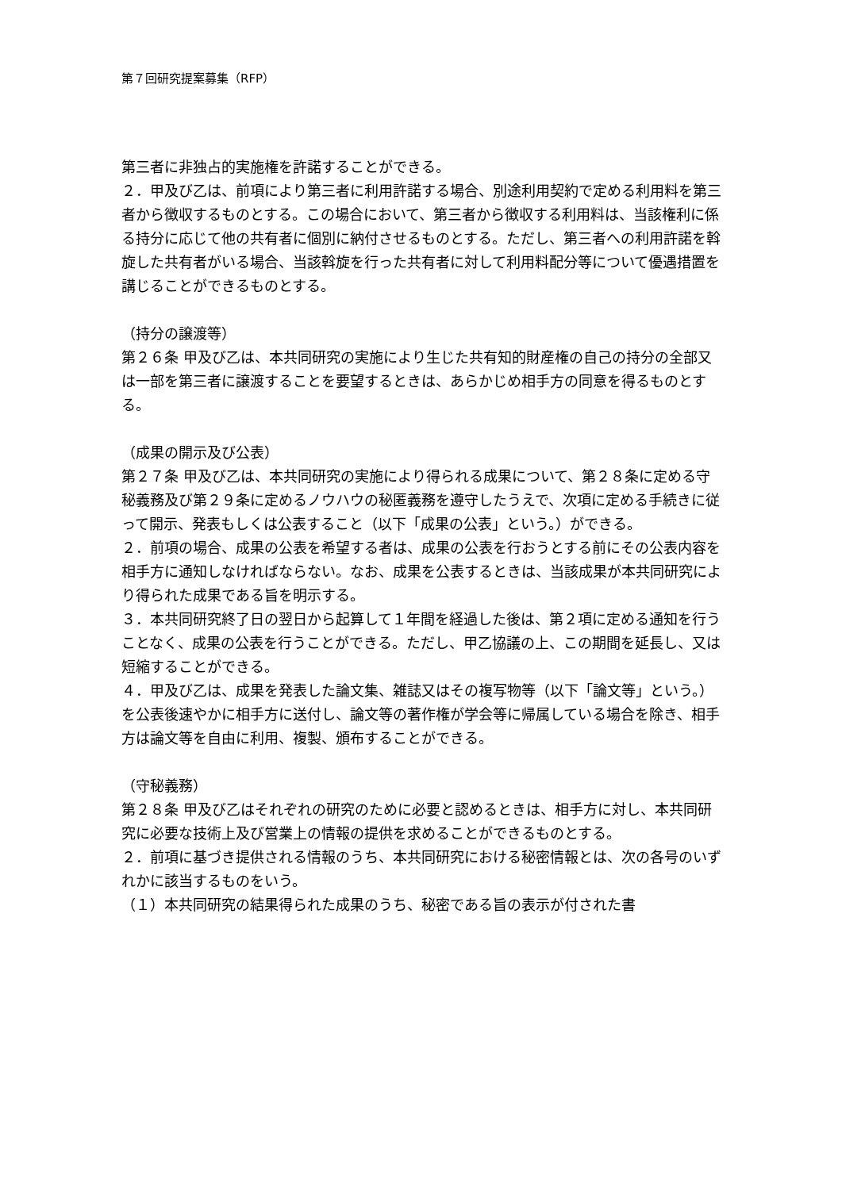第７回研究提案募集（RFP）
第三者に非独占的実施権を許諾することができる。
２．甲及び乙は、前項により第三者に利用許諾する場合、別途利用契約で定める利用料を第三者から徴収するものとする。この場合において、第三者から徴収する利用料は、当該権利に係る持分に応じて他の共有者に個別に納付させるものとする。ただし、第三者への利用許諾を斡旋した共有者がいる場合、当該斡旋を行った共有者に対して利用料配分等について優遇措置を講じることができるものとする。
（持分の譲渡等）
第２６条 甲及び乙は、本共同研究の実施により生じた共有知的財産権の自己の持分の全部又は一部を第三者に譲渡することを要望するときは、あらかじめ相手方の同意を得るものとする。
（成果の開示及び公表）
第２７条 甲及び乙は、本共同研究の実施により得られる成果について、第２８条に定める守秘義務及び第２９条に定めるノウハウの秘匿義務を遵守したうえで、次項に定める手続きに従って開示、発表もしくは公表すること（以下「成果の公表」という。）ができる。
２．前項の場合、成果の公表を希望する者は、成果の公表を行おうとする前にその公表内容を相手方に通知しなければならない。なお、成果を公表するときは、当該成果が本共同研究により得られた成果である旨を明示する。
３．本共同研究終了日の翌日から起算して１年間を経過した後は、第２項に定める通知を行うことなく、成果の公表を行うことができる。ただし、甲乙協議の上、この期間を延長し、又は短縮することができる。
４．甲及び乙は、成果を発表した論文集、雑誌又はその複写物等（以下「論文等」という。）を公表後速やかに相手方に送付し、論文等の著作権が学会等に帰属している場合を除き、相手方は論文等を自由に利用、複製、頒布することができる。
（守秘義務）
第２８条 甲及び乙はそれぞれの研究のために必要と認めるときは、相手方に対し、本共同研究に必要な技術上及び営業上の情報の提供を求めることができるものとする。
２．前項に基づき提供される情報のうち、本共同研究における秘密情報とは、次の各号のいずれかに該当するものをいう。
（１）本共同研究の結果得られた成果のうち、秘密である旨の表示が付された書